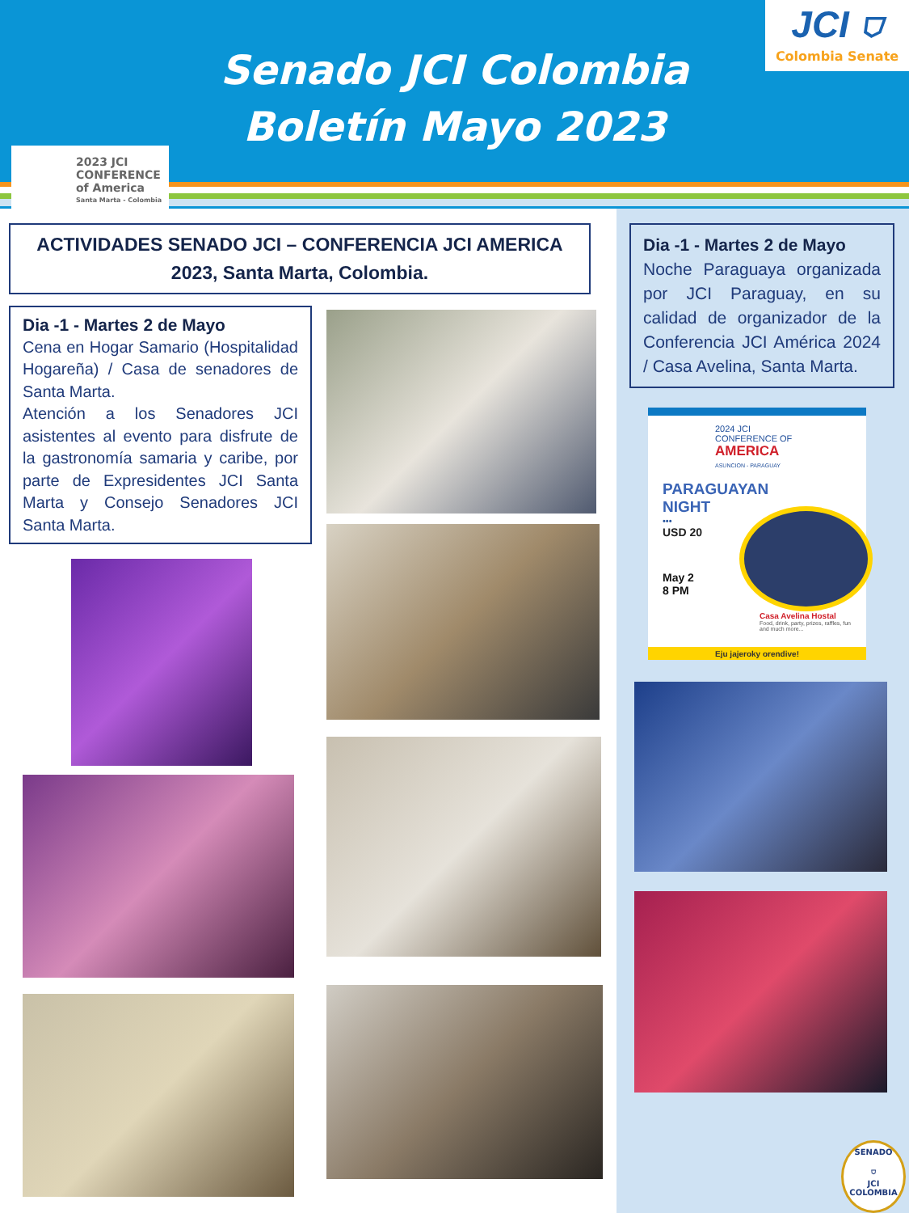Senado JCI Colombia
Boletín Mayo 2023
JCI ⛉
Colombia Senate
2023 JCI
CONFERENCE
of America
Santa Marta - Colombia
ACTIVIDADES SENADO JCI – CONFERENCIA JCI AMERICA
2023, Santa Marta, Colombia.
Dia -1 - Martes 2 de Mayo
Cena en Hogar Samario (Hospitalidad Hogareña) / Casa de senadores de Santa Marta.
Atención a los Senadores JCI asistentes al evento para disfrute de la gastronomía samaria y caribe, por parte de Expresidentes JCI Santa Marta y Consejo Senadores JCI Santa Marta.
Dia -1 - Martes 2 de Mayo
Noche Paraguaya organizada por JCI Paraguay, en su calidad de organizador de la Conferencia JCI América 2024 / Casa Avelina, Santa Marta.
2024 JCI
CONFERENCE OF
AMERICA
ASUNCION - PARAGUAY
PARAGUAYAN
NIGHT
•••
USD 20
May 2
8 PM
Casa Avelina Hostal
Food, drink, party, prizes, raffles, fun and much more...
Eju jajeroky orendive!
SENADO
⛉
JCI COLOMBIA